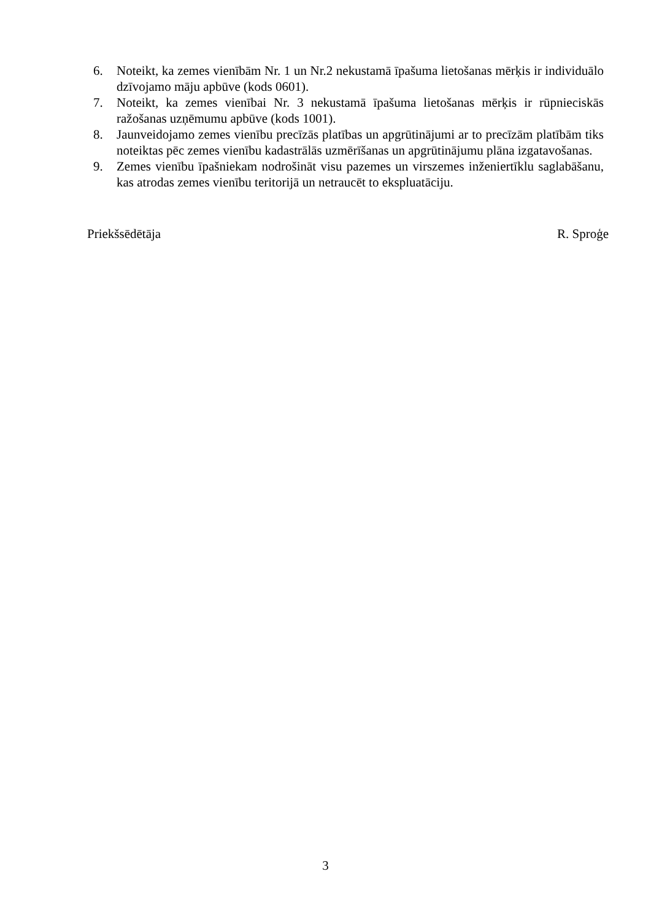6. Noteikt, ka zemes vienībām Nr. 1 un Nr.2 nekustamā īpašuma lietošanas mērķis ir individuālo dzīvojamo māju apbūve (kods 0601).
7. Noteikt, ka zemes vienībai Nr. 3 nekustamā īpašuma lietošanas mērķis ir rūpnieciskās ražošanas uzņēmumu apbūve (kods 1001).
8. Jaunveidojamo zemes vienību precīzās platības un apgrūtinājumi ar to precīzām platībām tiks noteiktas pēc zemes vienību kadastrālās uzmērīšanas un apgrūtinājumu plāna izgatavošanas.
9. Zemes vienību īpašniekam nodrošināt visu pazemes un virszemes inženiertīklu saglabāšanu, kas atrodas zemes vienību teritorijā un netraucēt to ekspluatāciju.
Priekšsēdētāja R. Sproģe
3